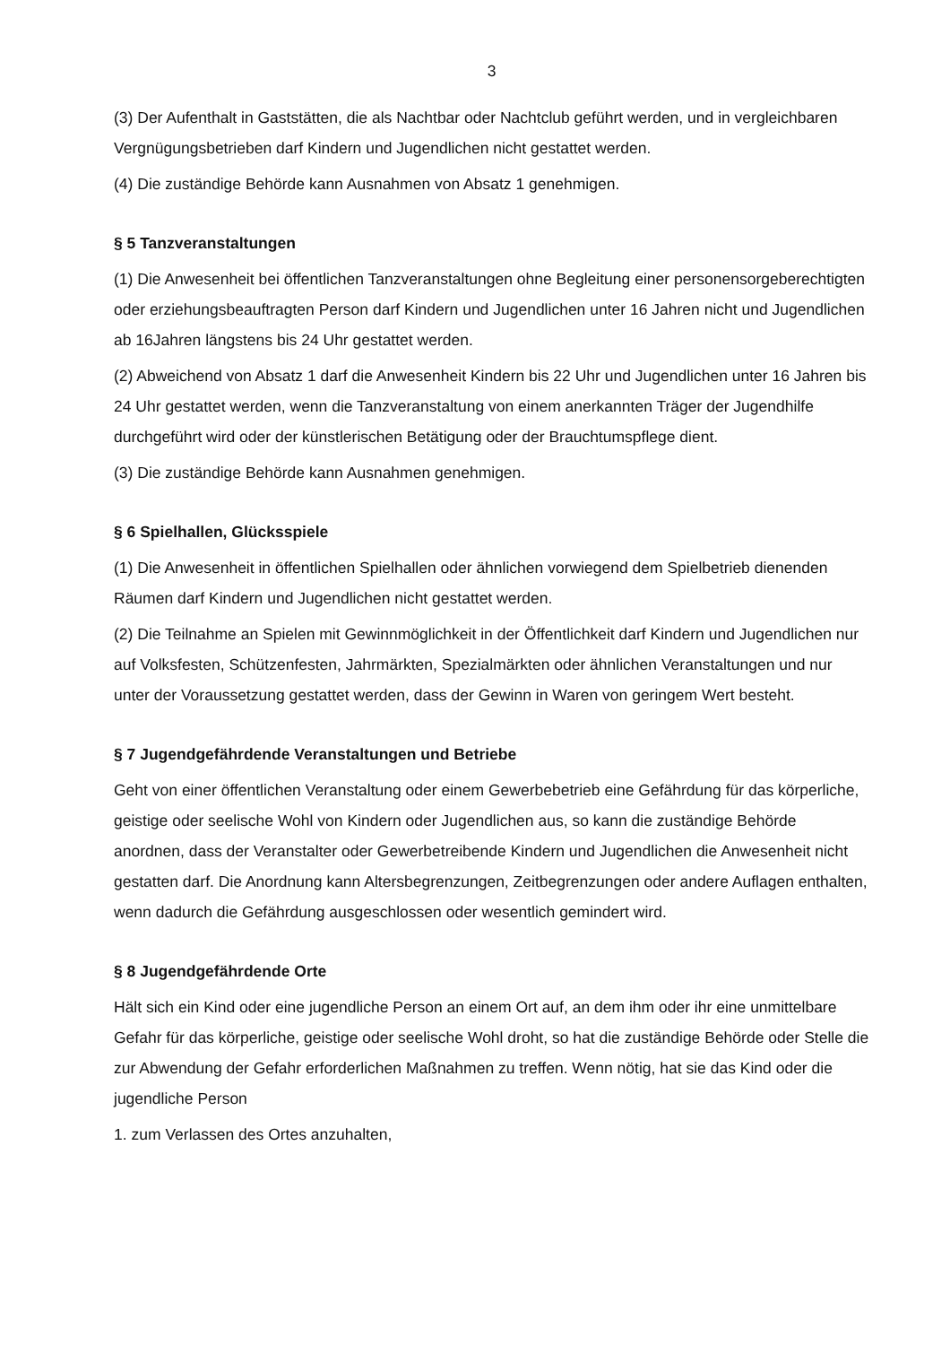3
(3) Der Aufenthalt in Gaststätten, die als Nachtbar oder Nachtclub geführt werden, und in vergleichbaren Vergnügungsbetrieben darf Kindern und Jugendlichen nicht gestattet werden.
(4) Die zuständige Behörde kann Ausnahmen von Absatz 1 genehmigen.
§ 5 Tanzveranstaltungen
(1) Die Anwesenheit bei öffentlichen Tanzveranstaltungen ohne Begleitung einer personensorgeberechtigten oder erziehungsbeauftragten Person darf Kindern und Jugendlichen unter 16 Jahren nicht und Jugendlichen ab 16Jahren längstens bis 24 Uhr gestattet werden.
(2) Abweichend von Absatz 1 darf die Anwesenheit Kindern bis 22 Uhr und Jugendlichen unter 16 Jahren bis 24 Uhr gestattet werden, wenn die Tanzveranstaltung von einem anerkannten Träger der Jugendhilfe durchgeführt wird oder der künstlerischen Betätigung oder der Brauchtumspflege dient.
(3) Die zuständige Behörde kann Ausnahmen genehmigen.
§ 6 Spielhallen, Glücksspiele
(1) Die Anwesenheit in öffentlichen Spielhallen oder ähnlichen vorwiegend dem Spielbetrieb dienenden Räumen darf Kindern und Jugendlichen nicht gestattet werden.
(2) Die Teilnahme an Spielen mit Gewinnmöglichkeit in der Öffentlichkeit darf Kindern und Jugendlichen nur auf Volksfesten, Schützenfesten, Jahrmärkten, Spezialmärkten oder ähnlichen Veranstaltungen und nur unter der Voraussetzung gestattet werden, dass der Gewinn in Waren von geringem Wert besteht.
§ 7 Jugendgefährdende Veranstaltungen und Betriebe
Geht von einer öffentlichen Veranstaltung oder einem Gewerbebetrieb eine Gefährdung für das körperliche, geistige oder seelische Wohl von Kindern oder Jugendlichen aus, so kann die zuständige Behörde anordnen, dass der Veranstalter oder Gewerbetreibende Kindern und Jugendlichen die Anwesenheit nicht gestatten darf. Die Anordnung kann Altersbegrenzungen, Zeitbegrenzungen oder andere Auflagen enthalten, wenn dadurch die Gefährdung ausgeschlossen oder wesentlich gemindert wird.
§ 8 Jugendgefährdende Orte
Hält sich ein Kind oder eine jugendliche Person an einem Ort auf, an dem ihm oder ihr eine unmittelbare Gefahr für das körperliche, geistige oder seelische Wohl droht, so hat die zuständige Behörde oder Stelle die zur Abwendung der Gefahr erforderlichen Maßnahmen zu treffen. Wenn nötig, hat sie das Kind oder die jugendliche Person
1. zum Verlassen des Ortes anzuhalten,